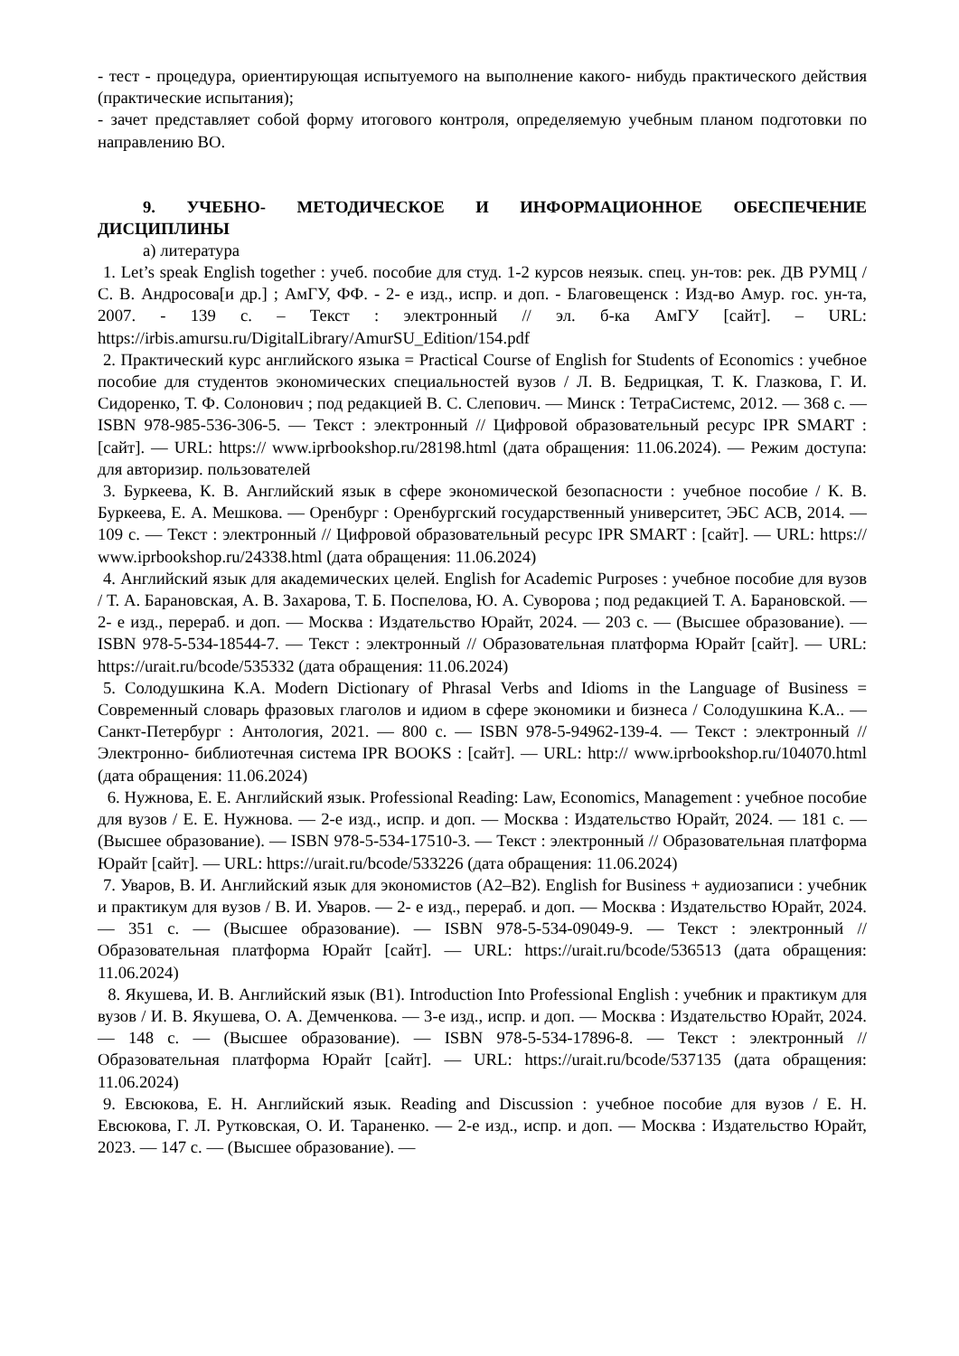- тест - процедура, ориентирующая испытуемого на выполнение какого- нибудь практического действия (практические испытания);
- зачет представляет собой форму итогового контроля, определяемую учебным планом подготовки по направлению ВО.
9. УЧЕБНО- МЕТОДИЧЕСКОЕ И ИНФОРМАЦИОННОЕ ОБЕСПЕЧЕНИЕ ДИСЦИПЛИНЫ
а) литература
1. Let’s speak English together : учеб. пособие для студ. 1-2 курсов неязык. спец. ун-тов: рек. ДВ РУМЦ / С. В. Андросова[и др.] ; АмГУ, ФФ. - 2- е изд., испр. и доп. - Благовещенск : Изд-во Амур. гос. ун-та, 2007. - 139 с. – Текст : электронный // эл. б-ка АмГУ [сайт]. – URL: https://irbis.amursu.ru/DigitalLibrary/AmurSU_Edition/154.pdf
2. Практический курс английского языка = Practical Course of English for Students of Economics : учебное пособие для студентов экономических специальностей вузов / Л. В. Бедрицкая, Т. К. Глазкова, Г. И. Сидоренко, Т. Ф. Солонович ; под редакцией В. С. Слепович. — Минск : ТетраСистемс, 2012. — 368 с. — ISBN 978-985-536-306-5. — Текст : электронный // Цифровой образовательный ресурс IPR SMART : [сайт]. — URL: https:// www.iprbookshop.ru/28198.html (дата обращения: 11.06.2024). — Режим доступа: для авторизир. пользователей
3. Буркеева, К. В. Английский язык в сфере экономической безопасности : учебное пособие / К. В. Буркеева, Е. А. Мешкова. — Оренбург : Оренбургский государственный университет, ЭБС АСВ, 2014. — 109 с. — Текст : электронный // Цифровой образовательный ресурс IPR SMART : [сайт]. — URL: https:// www.iprbookshop.ru/24338.html (дата обращения: 11.06.2024)
4. Английский язык для академических целей. English for Academic Purposes : учебное пособие для вузов / Т. А. Барановская, А. В. Захарова, Т. Б. Поспелова, Ю. А. Суворова ; под редакцией Т. А. Барановской. — 2- е изд., перераб. и доп. — Москва : Издательство Юрайт, 2024. — 203 с. — (Высшее образование). — ISBN 978-5-534-18544-7. — Текст : электронный // Образовательная платформа Юрайт [сайт]. — URL: https://urait.ru/bcode/535332 (дата обращения: 11.06.2024)
5. Солодушкина К.А. Modern Dictionary of Phrasal Verbs and Idioms in the Language of Business = Современный словарь фразовых глаголов и идиом в сфере экономики и бизнеса / Солодушкина К.А.. — Санкт-Петербург : Антология, 2021. — 800 c. — ISBN 978-5-94962-139-4. — Текст : электронный // Электронно- библиотечная система IPR BOOKS : [сайт]. — URL: http:// www.iprbookshop.ru/104070.html (дата обращения: 11.06.2024)
6. Нужнова, Е. Е. Английский язык. Professional Reading: Law, Economics, Management : учебное пособие для вузов / Е. Е. Нужнова. — 2-е изд., испр. и доп. — Москва : Издательство Юрайт, 2024. — 181 с. — (Высшее образование). — ISBN 978-5-534-17510-3. — Текст : электронный // Образовательная платформа Юрайт [сайт]. — URL: https://urait.ru/bcode/533226 (дата обращения: 11.06.2024)
7. Уваров, В. И. Английский язык для экономистов (A2–B2). English for Business + аудиозаписи : учебник и практикум для вузов / В. И. Уваров. — 2- е изд., перераб. и доп. — Москва : Издательство Юрайт, 2024. — 351 с. — (Высшее образование). — ISBN 978-5-534-09049-9. — Текст : электронный // Образовательная платформа Юрайт [сайт]. — URL: https://urait.ru/bcode/536513 (дата обращения: 11.06.2024)
8. Якушева, И. В. Английский язык (B1). Introduction Into Professional English : учебник и практикум для вузов / И. В. Якушева, О. А. Демченкова. — 3-е изд., испр. и доп. — Москва : Издательство Юрайт, 2024. — 148 с. — (Высшее образование). — ISBN 978-5-534-17896-8. — Текст : электронный // Образовательная платформа Юрайт [сайт]. — URL: https://urait.ru/bcode/537135 (дата обращения: 11.06.2024)
9. Евсюкова, Е. Н. Английский язык. Reading and Discussion : учебное пособие для вузов / Е. Н. Евсюкова, Г. Л. Рутковская, О. И. Тараненко. — 2-е изд., испр. и доп. — Москва : Издательство Юрайт, 2023. — 147 с. — (Высшее образование). —